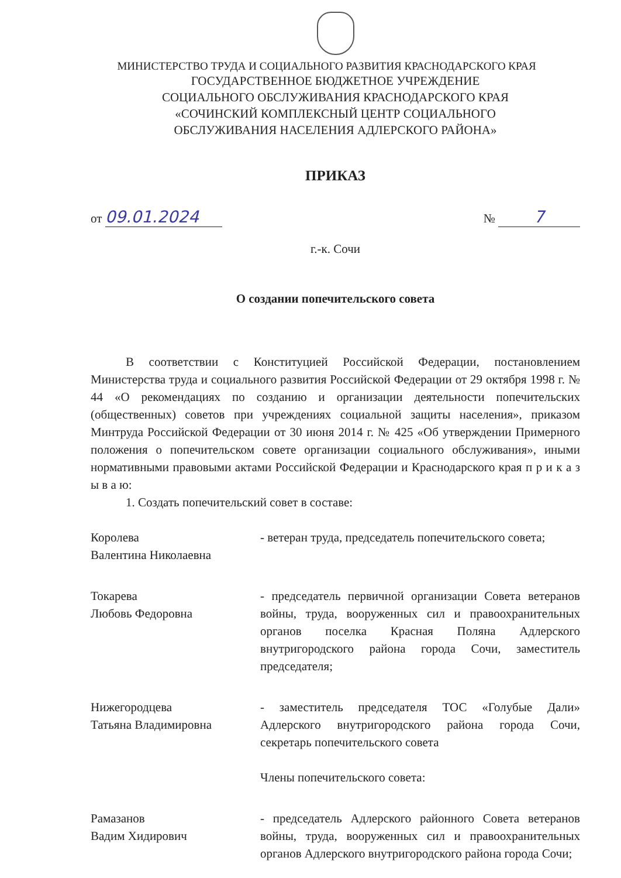МИНИСТЕРСТВО ТРУДА И СОЦИАЛЬНОГО РАЗВИТИЯ КРАСНОДАРСКОГО КРАЯ
ГОСУДАРСТВЕННОЕ БЮДЖЕТНОЕ УЧРЕЖДЕНИЕ
СОЦИАЛЬНОГО ОБСЛУЖИВАНИЯ КРАСНОДАРСКОГО КРАЯ
«СОЧИНСКИЙ КОМПЛЕКСНЫЙ ЦЕНТР СОЦИАЛЬНОГО
ОБСЛУЖИВАНИЯ НАСЕЛЕНИЯ АДЛЕРСКОГО РАЙОНА»
ПРИКАЗ
от 09.01.2024
№ 7
г.-к. Сочи
О создании попечительского совета
В соответствии с Конституцией Российской Федерации, постановлением Министерства труда и социального развития Российской Федерации от 29 октября 1998 г. № 44 «О рекомендациях по созданию и организации деятельности попечительских (общественных) советов при учреждениях социальной защиты населения», приказом Минтруда Российской Федерации от 30 июня 2014 г. № 425 «Об утверждении Примерного положения о попечительском совете организации социального обслуживания», иными нормативными правовыми актами Российской Федерации и Краснодарского края п р и к а з ы в а ю:
1. Создать попечительский совет в составе:
Королева
Валентина Николаевна
- ветеран труда, председатель попечительского совета;
Токарева
Любовь Федоровна
- председатель первичной организации Совета ветеранов войны, труда, вооруженных сил и правоохранительных органов поселка Красная Поляна Адлерского внутригородского района города Сочи, заместитель председателя;
Нижегородцева
Татьяна Владимировна
- заместитель председателя ТОС «Голубые Дали» Адлерского внутригородского района города Сочи, секретарь попечительского совета
Члены попечительского совета:
Рамазанов
Вадим Хидирович
- председатель Адлерского районного Совета ветеранов войны, труда, вооруженных сил и правоохранительных органов Адлерского внутригородского района города Сочи;